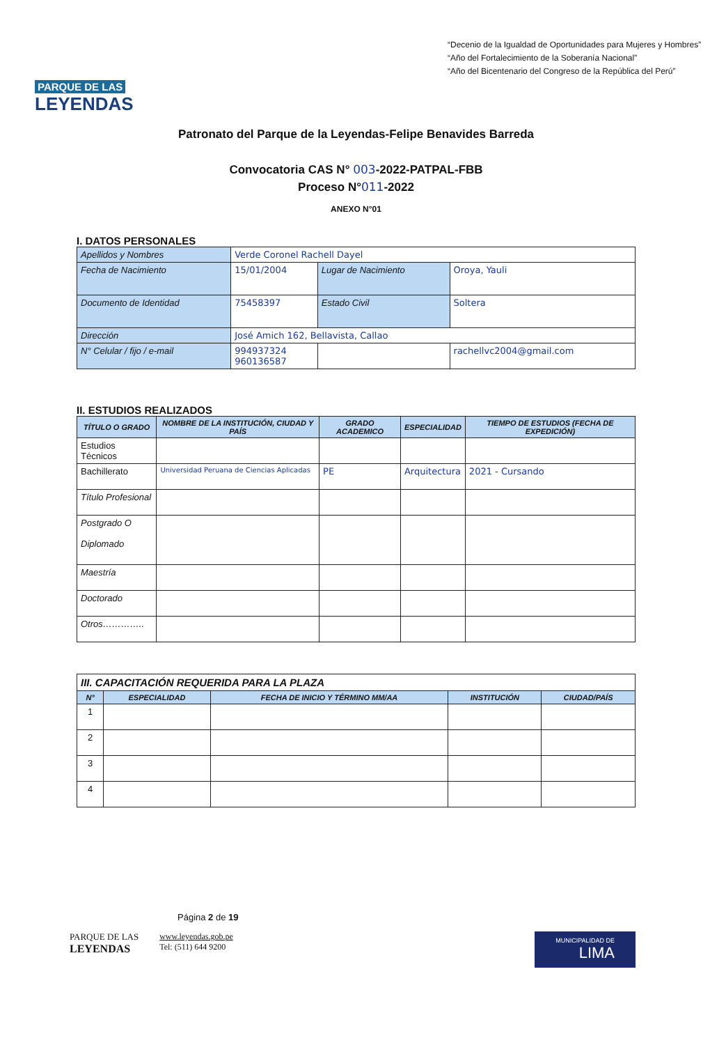PARQUE DE LAS
LEYENDAS
“Decenio de la Igualdad de Oportunidades para Mujeres y Hombres”
“Año del Fortalecimiento de la Soberanía Nacional”
“Año del Bicentenario del Congreso de la República del Perú”
Patronato del Parque de la Leyendas-Felipe Benavides Barreda
Convocatoria CAS N° 003-2022-PATPAL-FBB
Proceso N°011-2022
ANEXO N°01
I. DATOS PERSONALES
| Apellidos y Nombres | Verde Coronel Rachell Dayel | | | |
| Fecha de Nacimiento | 15/01/2004 | Lugar de Nacimiento | Oroya, Yauli | |
| Documento de Identidad | 75458397 | Estado Civil | Soltera | |
| Dirección | José Amich 162, Bellavista, Callao | | | |
| N° Celular / fijo / e-mail | 994937324 960136587 | | | rachellvc2004@gmail.com |
II. ESTUDIOS REALIZADOS
| TÍTULO O GRADO | NOMBRE DE LA INSTITUCIÓN, CIUDAD Y PAÍS | GRADO ACADEMICO | ESPECIALIDAD | TIEMPO DE ESTUDIOS (FECHA DE EXPEDICIÓN) |
| --- | --- | --- | --- | --- |
| Estudios Técnicos | | | | |
| Bachillerato | Universidad Peruana de Ciencias Aplicadas | PE | Arquitectura | 2021 - Cursando |
| Título Profesional | | | | |
| Postgrado O Diplomado | | | | |
| Maestría | | | | |
| Doctorado | | | | |
| Otros………….. | | | | |
| III. CAPACITACIÓN REQUERIDA PARA LA PLAZA | | | | |
| N° | ESPECIALIDAD | FECHA DE INICIO Y TÉRMINO MM/AA | INSTITUCIÓN | CIUDAD/PAÍS |
| 1 | | | | |
| 2 | | | | |
| 3 | | | | |
| 4 | | | | |
Página 2 de 19
PARQUE DE LAS
LEYENDAS
www.leyendas.gob.pe
Tel: (511) 644 9200
MUNICIPALIDAD DE
LIMA